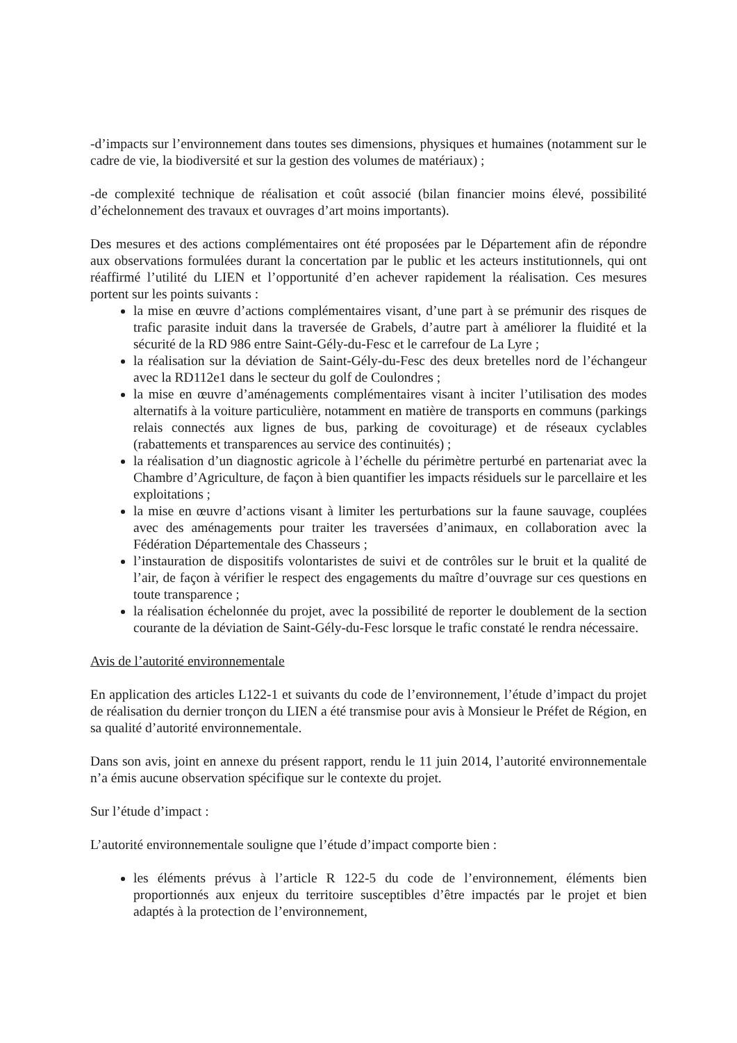-d’impacts sur l’environnement dans toutes ses dimensions, physiques et humaines (notamment sur le cadre de vie, la biodiversité et sur la gestion des volumes de matériaux) ;
-de complexité technique de réalisation et coût associé (bilan financier moins élevé, possibilité d’échelonnement des travaux et ouvrages d’art moins importants).
Des mesures et des actions complémentaires ont été proposées par le Département afin de répondre aux observations formulées durant la concertation par le public et les acteurs institutionnels, qui ont réaffirmé l’utilité du LIEN et l’opportunité d’en achever rapidement la réalisation. Ces mesures portent sur les points suivants :
la mise en œuvre d’actions complémentaires visant, d’une part à se prémunir des risques de trafic parasite induit dans la traversée de Grabels, d’autre part à améliorer la fluidité et la sécurité de la RD 986 entre Saint-Gély-du-Fesc et le carrefour de La Lyre ;
la réalisation sur la déviation de Saint-Gély-du-Fesc des deux bretelles nord de l’échangeur avec la RD112e1 dans le secteur du golf de Coulondres ;
la mise en œuvre d’aménagements complémentaires visant à inciter l’utilisation des modes alternatifs à la voiture particulière, notamment en matière de transports en communs (parkings relais connectés aux lignes de bus, parking de covoiturage) et de réseaux cyclables (rabattements et transparences au service des continuités) ;
la réalisation d’un diagnostic agricole à l’échelle du périmètre perturbé en partenariat avec la Chambre d’Agriculture, de façon à bien quantifier les impacts résiduels sur le parcellaire et les exploitations ;
la mise en œuvre d’actions visant à limiter les perturbations sur la faune sauvage, couplées avec des aménagements pour traiter les traversées d’animaux, en collaboration avec la Fédération Départementale des Chasseurs ;
l’instauration de dispositifs volontaristes de suivi et de contrôles sur le bruit et la qualité de l’air, de façon à vérifier le respect des engagements du maître d’ouvrage sur ces questions en toute transparence ;
la réalisation échelonnée du projet, avec la possibilité de reporter le doublement de la section courante de la déviation de Saint-Gély-du-Fesc lorsque le trafic constaté le rendra nécessaire.
Avis de l’autorité environnementale
En application des articles L122-1 et suivants du code de l’environnement, l’étude d’impact du projet de réalisation du dernier tronçon du LIEN a été transmise pour avis à Monsieur le Préfet de Région, en sa qualité d’autorité environnementale.
Dans son avis, joint en annexe du présent rapport, rendu le 11 juin 2014, l’autorité environnementale n’a émis aucune observation spécifique sur le contexte du projet.
Sur l’étude d’impact :
L’autorité environnementale souligne que l’étude d’impact comporte bien :
les éléments prévus à l’article R 122-5 du code de l’environnement, éléments bien proportionnés aux enjeux du territoire susceptibles d’être impactés par le projet et bien adaptés à la protection de l’environnement,